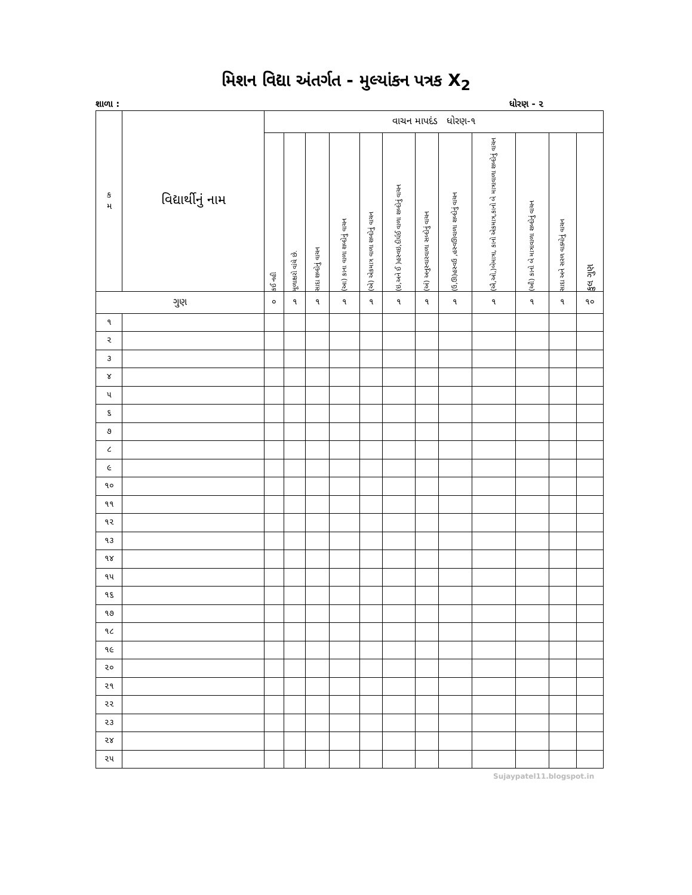મિશન વિદ્યા અંતર્ગત - મુલ્યાંકન પત્રક X<sub>2</sub>
શાળા : ધોરણ - ૨
| ક મ | વિદ્યાર્થીનું નામ | વાચન માપદંડ ધોરણ-૧ | | | | | | | | | | | |
| --- | --- | --- | --- | --- | --- | --- | --- | --- | --- | --- | --- | --- | --- |
| | | કઈ નહી | મૂળાક્ષરો વાંચે છે. | સાદા શબ્દોનું વાચન | (આ) કાના વાળા શબ્દોનું વાચન | (એ) એકમાત્ર વાળા શબ્દોનું વાચન | (ઇ,અને ઈ )હસ્વઇ,દીર્ઘઈ વાળા શબ્દોનું વાચન | (અં) અનુસ્વારવાળા સબ્દોનું વાચન | (ઉ,ઊ)હસ્વઉ ,હસ્વઊવાળા શબ્દોનું વાચન | (ઐ,ઓ,)બેમાત્રા, કાનો એકમાત્ર,કાનો બે માત્રાવાળા શબ્દોનું વાચન | (ઔ) કાનો બે માત્રાવાળા શબ્દોનું વાચન | સાદા અને સરળ વાક્યોનું વાચન | કુલ ગુણ |
| ગુણ | | ૦ | ૧ | ૧ | ૧ | ૧ | ૧ | ૧ | ૧ | ૧ | ૧ | ૧ | ૧૦ |
| ૧ | | | | | | | | | | | | | |
| ૨ | | | | | | | | | | | | | |
| ૩ | | | | | | | | | | | | | |
| ૪ | | | | | | | | | | | | | |
| ૫ | | | | | | | | | | | | | |
| ૬ | | | | | | | | | | | | | |
| ૭ | | | | | | | | | | | | | |
| ૮ | | | | | | | | | | | | | |
| ૯ | | | | | | | | | | | | | |
| ૧૦ | | | | | | | | | | | | | |
| ૧૧ | | | | | | | | | | | | | |
| ૧૨ | | | | | | | | | | | | | |
| ૧૩ | | | | | | | | | | | | | |
| ૧૪ | | | | | | | | | | | | | |
| ૧૫ | | | | | | | | | | | | | |
| ૧૬ | | | | | | | | | | | | | |
| ૧૭ | | | | | | | | | | | | | |
| ૧૮ | | | | | | | | | | | | | |
| ૧૯ | | | | | | | | | | | | | |
| ૨૦ | | | | | | | | | | | | | |
| ૨૧ | | | | | | | | | | | | | |
| ૨૨ | | | | | | | | | | | | | |
| ૨૩ | | | | | | | | | | | | | |
| ૨૪ | | | | | | | | | | | | | |
| ૨૫ | | | | | | | | | | | | | |
Sujaypatel11.blogspot.in